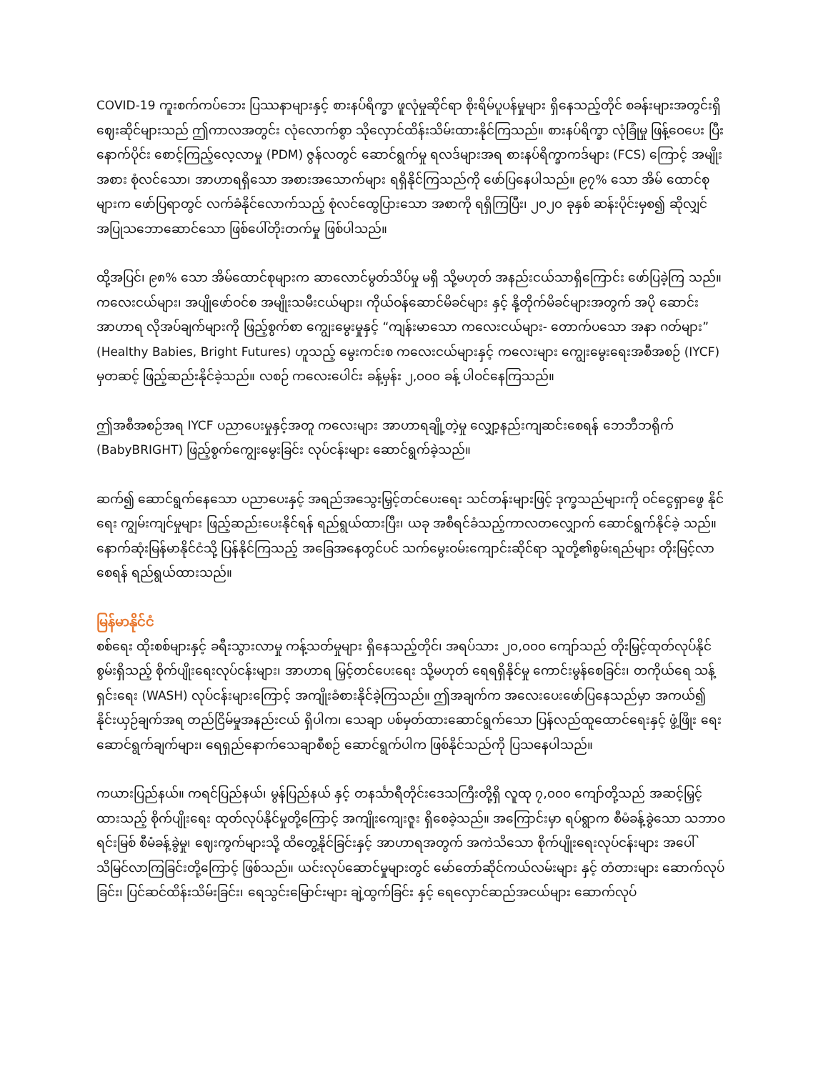COVID-19 ကူးစက်ကပ်ဘေး ပြဿနာများနှင့် စားနပ်ရိက္ခာ ဖူလုံမှုဆိုင်ရာ စိုးရိမ်ပူပန်မှုများ ရှိနေသည့်တိုင် စခန်းများအတွင်းရှိ ဈေးဆိုင်များသည် ဤကာလအတွင်း လုံလောက်စွာ သိုလှောင်ထိန်းသိမ်းထားနိုင်ကြသည်။ စားနပ်ရိက္ခာ လုံခြုံမှု ဖြန့်ဝေပေး ပြီးနောက်ပိုင်း စောင့်ကြည့်လေ့လာမှု (PDM) ဇွန်လတွင် ဆောင်ရွက်မှု ရလဒ်များအရ စားနပ်ရိက္ခာကဒ်များ (FCS) ကြောင့် အမျိုးအစား စုံလင်သော၊ အာဟာရရှိသော အစားအသောက်များ ရရှိနိုင်ကြသည်ကို ဖော်ပြနေပါသည်။ ၉၇% သော အိမ် ထောင်စုများက ဖော်ပြရာတွင် လက်ခံနိုင်လောက်သည့် စုံလင်ထွေပြားသော အစာကို ရရှိကြပြီး၊ ၂၀၂၀ ခုနှစ် ဆန်းပိုင်းမှစ၍ ဆိုလျှင် အပြုသဘောဆောင်သော ဖြစ်ပေါ်တိုးတက်မှု ဖြစ်ပါသည်။
ထို့အပြင်၊ ၉၈% သော အိမ်ထောင်စုများက ဆာလောင်မွတ်သိပ်မှု မရှိ သို့မဟုတ် အနည်းငယ်သာရှိကြောင်း ဖော်ပြခဲ့ကြ သည်။ ကလေးငယ်များ၊ အပျိုဖော်ဝင်စ အမျိုးသမီးငယ်များ၊ ကိုယ်ဝန်ဆောင်မိခင်များ နှင့် နို့တိုက်မိခင်များအတွက် အပို ဆောင်း အာဟာရ လိုအပ်ချက်များကို ဖြည့်စွက်စာ ကျွေးမွေးမှုနှင့် “ကျန်းမာသော ကလေးငယ်များ- တောက်ပသော အနာ ဂတ်များ” (Healthy Babies, Bright Futures) ဟူသည့် မွေးကင်းစ ကလေးငယ်များနှင့် ကလေးများ ကျွေးမွေးရေးအစီအစဉ် (IYCF) မှတဆင့် ဖြည့်ဆည်းနိုင်ခဲ့သည်။ လစဉ် ကလေးပေါင်း ခန့်မှန်း ၂,၀၀၀ ခန့် ပါဝင်နေကြသည်။
ဤအစီအစဉ်အရ IYCF ပညာပေးမှုနှင့်အတူ ကလေးများ အာဟာရချို့တဲ့မှု လျှော့နည်းကျဆင်းစေရန် ဘေဘီဘရိုက် (BabyBRIGHT) ဖြည့်စွက်ကျွေးမွေးခြင်း လုပ်ငန်းများ ဆောင်ရွက်ခဲ့သည်။
ဆက်၍ ဆောင်ရွက်နေသော ပညာပေးနှင့် အရည်အသွေးမြှင့်တင်ပေးရေး သင်တန်းများဖြင့် ဒုက္ခသည်များကို ဝင်ငွေရှာဖွေ နိုင်ရေး ကျွမ်းကျင်မှုများ ဖြည့်ဆည်းပေးနိုင်ရန် ရည်ရွယ်ထားပြီး၊ ယခု အစီရင်ခံသည့်ကာလတလျှောက် ဆောင်ရွက်နိုင်ခဲ့ သည်။ နောက်ဆုံးမြန်မာနိုင်ငံသို့ ပြန်နိုင်ကြသည့် အခြေအနေတွင်ပင် သက်မွေးဝမ်းကျောင်းဆိုင်ရာ သူတို့၏စွမ်းရည်များ တိုးမြင့်လာစေရန် ရည်ရွယ်ထားသည်။
မြန်မာနိုင်ငံ
စစ်ရေး ထိုးစစ်များနှင့် ခရီးသွားလာမှု ကန့်သတ်မှုများ ရှိနေသည့်တိုင်၊ အရပ်သား ၂၀,၀၀၀ ကျော်သည် တိုးမြှင့်ထုတ်လုပ်နိုင် စွမ်းရှိသည့် စိုက်ပျိုးရေးလုပ်ငန်းများ၊ အာဟာရ မြှင့်တင်ပေးရေး သို့မဟုတ် ရေရရှိနိုင်မှု ကောင်းမွန်စေခြင်း၊ တကိုယ်ရေ သန့် ရှင်းရေး (WASH) လုပ်ငန်းများကြောင့် အကျိုးခံစားနိုင်ခဲ့ကြသည်။ ဤအချက်က အလေးပေးဖော်ပြနေသည်မှာ အကယ်၍ နိုင်းယှဉ်ချက်အရ တည်ငြိမ်မှုအနည်းငယ် ရှိပါက၊ သေချာ ပစ်မှတ်ထားဆောင်ရွက်သော ပြန်လည်ထူထောင်ရေးနှင့် ဖွံ့ဖြိုး ရေးဆောင်ရွက်ချက်များ၊ ရေရှည်နောက်သေချာစီစဉ် ဆောင်ရွက်ပါက ဖြစ်နိုင်သည်ကို ပြသနေပါသည်။
ကယားပြည်နယ်။ ကရင်ပြည်နယ်၊ မွန်ပြည်နယ် နှင့် တနင်္သာရီတိုင်းဒေသကြီးတို့ရှိ လူထု ၇,၀၀၀ ကျော်တို့သည် အဆင့်မြှင့် ထားသည့် စိုက်ပျိုးရေး ထုတ်လုပ်နိုင်မှုတို့ကြောင့် အကျိုးကျေးဇူး ရှိစေခဲ့သည်။ အကြောင်းမှာ ရပ်ရွာက စီမံခန့်ခွဲသော သဘာဝ ရင်းမြစ် စီမံခန့်ခွဲမှု၊ ဈေးကွက်များသို့ ထိတွေ့နိုင်ခြင်းနှင့် အာဟာရအတွက် အကဲသိသော စိုက်ပျိုးရေးလုပ်ငန်းများ အပေါ် သိမြင်လာကြခြင်းတို့ကြောင့် ဖြစ်သည်။ ယင်းလုပ်ဆောင်မှုများတွင် မော်တော်ဆိုင်ကယ်လမ်းများ နှင့် တံတားများ ဆောက်လုပ်ခြင်း၊ ပြင်ဆင်ထိန်းသိမ်းခြင်း၊ ရေသွင်းမြောင်းများ ချဲ့ထွက်ခြင်း နှင့် ရေလှောင်ဆည်အငယ်များ ဆောက်လုပ်